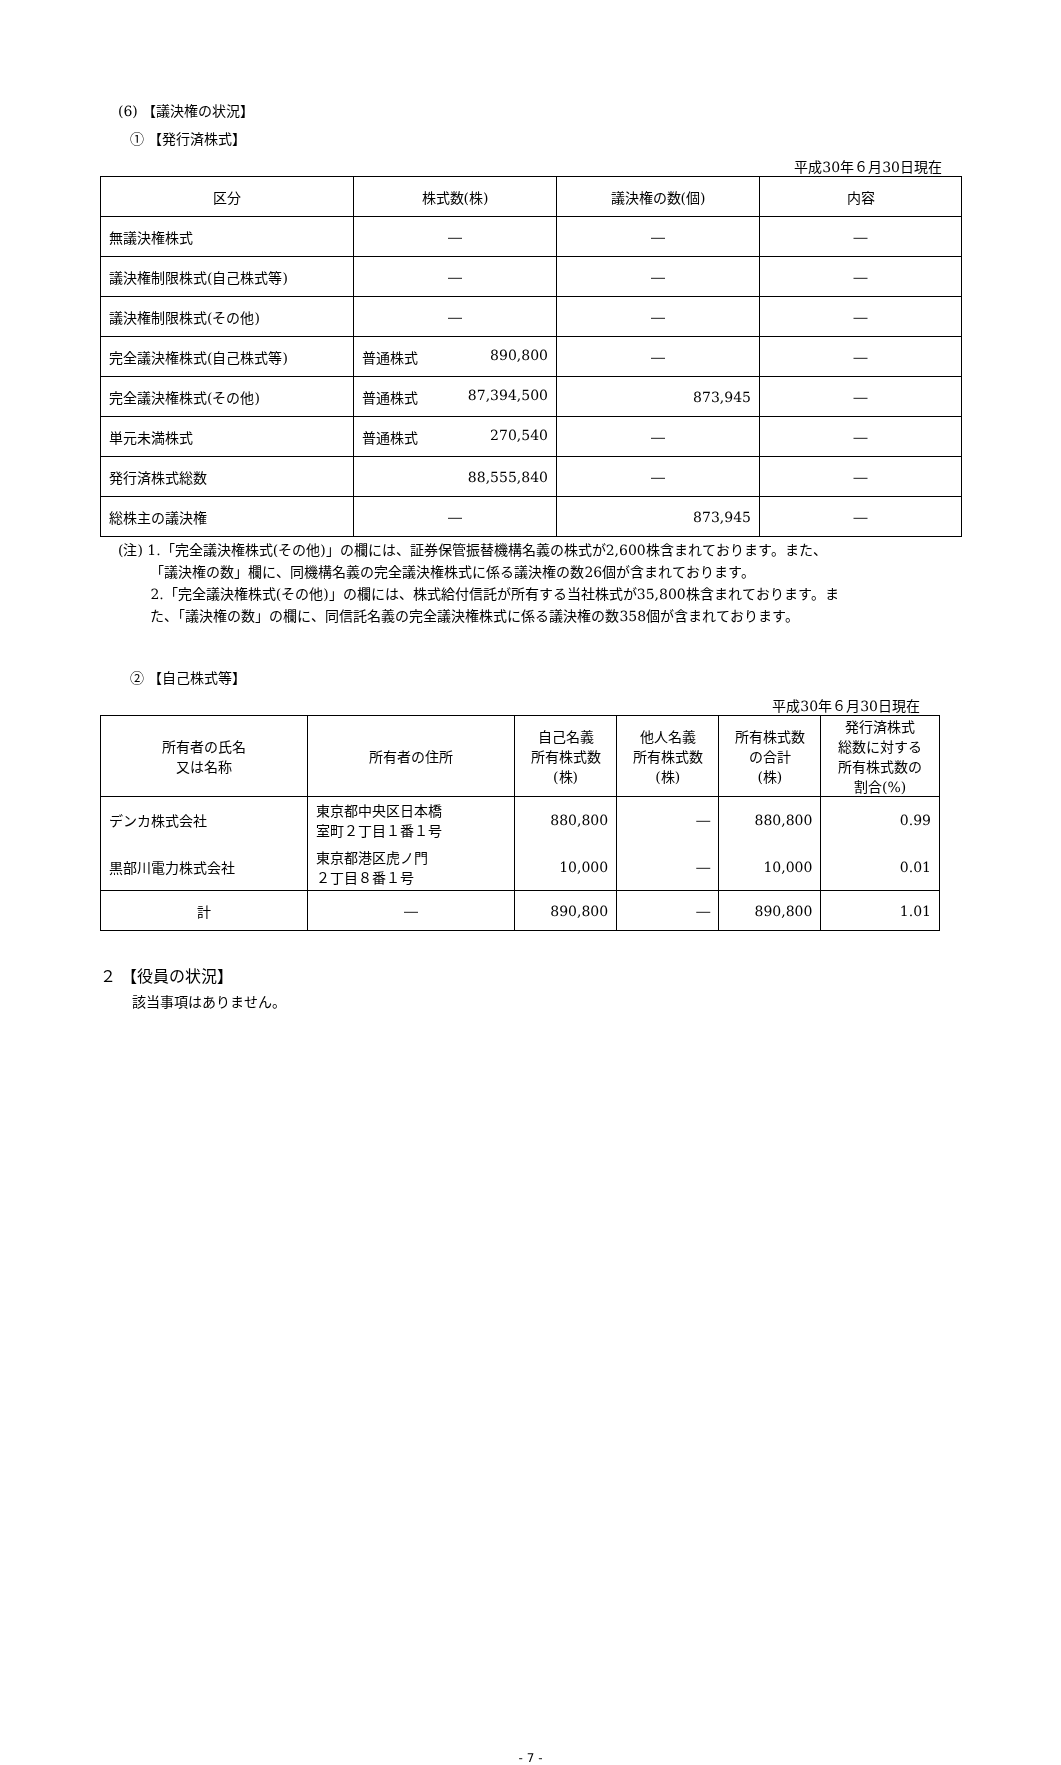(6) 【議決権の状況】
① 【発行済株式】
平成30年６月30日現在
| 区分 | 株式数(株) | 議決権の数(個) | 内容 |
| --- | --- | --- | --- |
| 無議決権株式 | ― | ― | ― |
| 議決権制限株式(自己株式等) | ― | ― | ― |
| 議決権制限株式(その他) | ― | ― | ― |
| 完全議決権株式(自己株式等) | 普通株式 890,800 | ― | ― |
| 完全議決権株式(その他) | 普通株式 87,394,500 | 873,945 | ― |
| 単元未満株式 | 普通株式 270,540 | ― | ― |
| 発行済株式総数 | 88,555,840 | ― | ― |
| 総株主の議決権 | ― | 873,945 | ― |
(注) 1.「完全議決権株式(その他)」の欄には、証券保管振替機構名義の株式が2,600株含まれております。また、
　　 「議決権の数」欄に、同機構名義の完全議決権株式に係る議決権の数26個が含まれております。
　　 2.「完全議決権株式(その他)」の欄には、株式給付信託が所有する当社株式が35,800株含まれております。ま
　　 た、「議決権の数」の欄に、同信託名義の完全議決権株式に係る議決権の数358個が含まれております。
② 【自己株式等】
平成30年６月30日現在
| 所有者の氏名 又は名称 | 所有者の住所 | 自己名義 所有株式数 (株) | 他人名義 所有株式数 (株) | 所有株式数 の合計 (株) | 発行済株式 総数に対する 所有株式数の 割合(%) |
| --- | --- | --- | --- | --- | --- |
| デンカ株式会社 | 東京都中央区日本橋 室町２丁目１番１号 | 880,800 | ― | 880,800 | 0.99 |
| 黒部川電力株式会社 | 東京都港区虎ノ門 ２丁目８番１号 | 10,000 | ― | 10,000 | 0.01 |
| 計 | ― | 890,800 | ― | 890,800 | 1.01 |
２ 【役員の状況】
該当事項はありません。
- 7 -